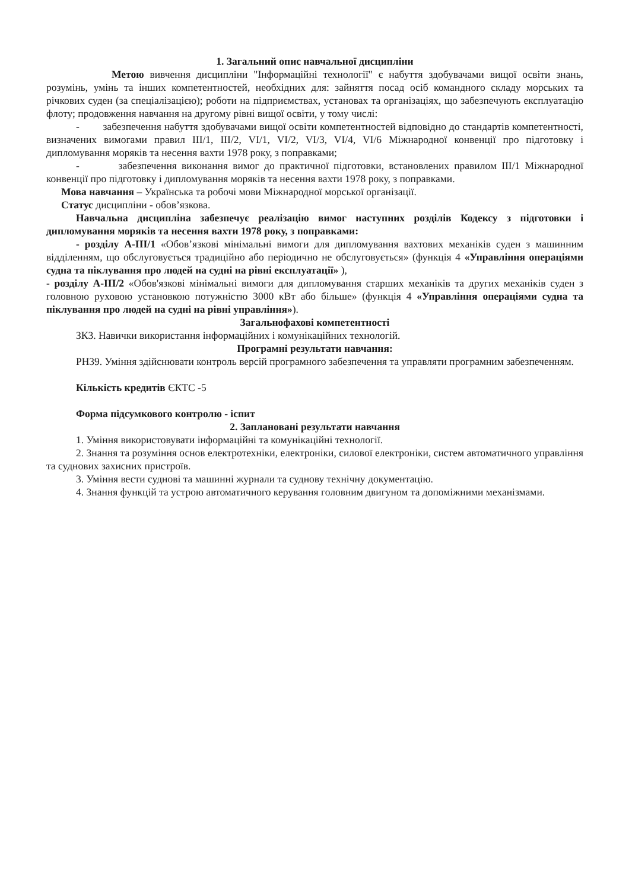1. Загальний опис навчальної дисципліни
Метою вивчення дисципліни "Інформаційні технології" є набуття здобувачами вищої освіти знань, розумінь, умінь та інших компетентностей, необхідних для: зайняття посад осіб командного складу морських та річкових суден (за спеціалізацією); роботи на підприємствах, установах та організаціях, що забезпечують експлуатацію флоту; продовження навчання на другому рівні вищої освіти, у тому числі:
- забезпечення набуття здобувачами вищої освіти компетентностей відповідно до стандартів компетентності, визначених вимогами правил III/1, III/2, VI/1, VI/2, VI/3, VI/4, VI/6 Міжнародної конвенції про підготовку і дипломування моряків та несення вахти 1978 року, з поправками;
- забезпечення виконання вимог до практичної підготовки, встановлених правилом III/1 Міжнародної конвенції про підготовку і дипломування моряків та несення вахти 1978 року, з поправками.
Мова навчання – Українська та робочі мови Міжнародної морської організації.
Статус дисципліни - обов’язкова.
Навчальна дисципліна забезпечує реалізацію вимог наступних розділів Кодексу з підготовки і дипломування моряків та несення вахти 1978 року, з поправками:
- розділу А-III/1 «Обов’язкові мінімальні вимоги для дипломування вахтових механіків суден з машинним відділенням, що обслуговується традиційно або періодично не обслуговується» (функція 4 «Управління операціями судна та піклування про людей на судні на рівні експлуатації» ),
- розділу А-III/2 «Обов'язкові мінімальні вимоги для дипломування старших механіків та других механіків суден з головною руховою установкою потужністю 3000 кВт або більше» (функція 4 «Управління операціями судна та піклування про людей на судні на рівні управління»).
Загальнофахові компетентності
ЗК3. Навички використання інформаційних і комунікаційних технологій.
Програмні результати навчання:
РН39. Уміння здійснювати контроль версій програмного забезпечення та управляти програмним забезпеченням.
Кількість кредитів ЄКТС -5
Форма підсумкового контролю - іспит
2. Заплановані результати навчання
1. Уміння використовувати інформаційні та комунікаційні технології.
2. Знання та розуміння основ електротехніки, електроніки, силової електроніки, систем автоматичного управління та суднових захисних пристроїв.
3. Уміння вести суднові та машинні журнали та суднову технічну документацію.
4. Знання функцій та устрою автоматичного керування головним двигуном та допоміжними механізмами.